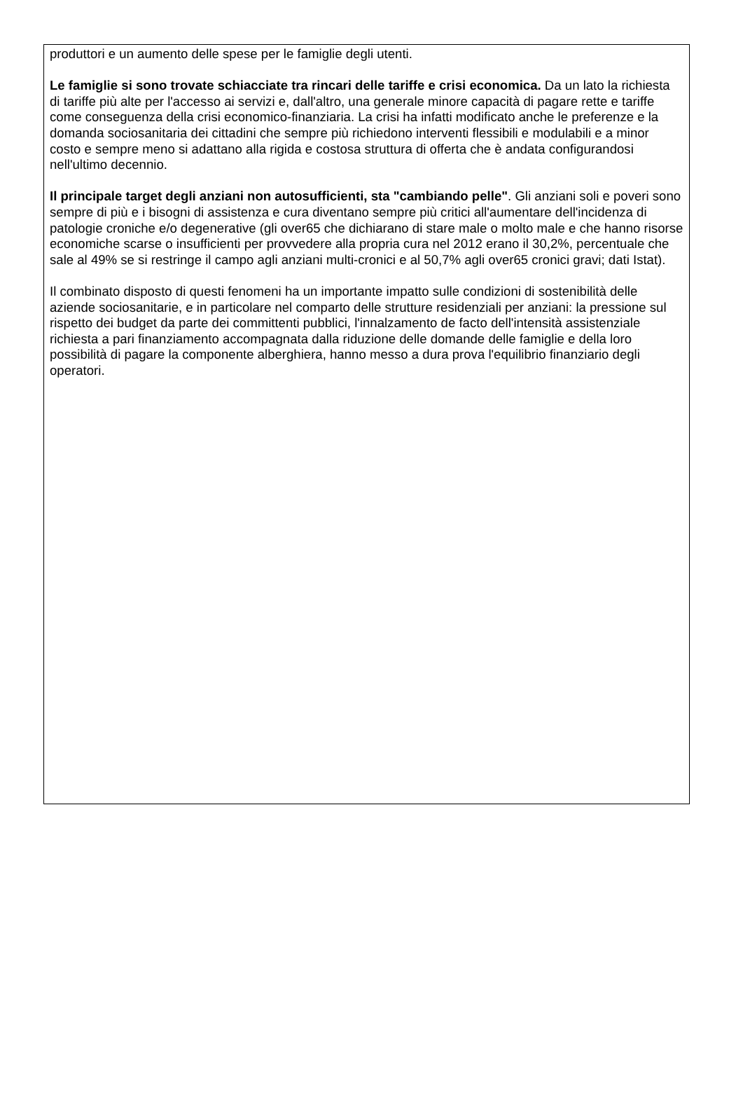produttori e un aumento delle spese per le famiglie degli utenti.
Le famiglie si sono trovate schiacciate tra rincari delle tariffe e crisi economica. Da un lato la richiesta di tariffe più alte per l'accesso ai servizi e, dall'altro, una generale minore capacità di pagare rette e tariffe come conseguenza della crisi economico-finanziaria. La crisi ha infatti modificato anche le preferenze e la domanda sociosanitaria dei cittadini che sempre più richiedono interventi flessibili e modulabili e a minor costo e sempre meno si adattano alla rigida e costosa struttura di offerta che è andata configurandosi nell'ultimo decennio.
Il principale target degli anziani non autosufficienti, sta "cambiando pelle". Gli anziani soli e poveri sono sempre di più e i bisogni di assistenza e cura diventano sempre più critici all'aumentare dell'incidenza di patologie croniche e/o degenerative (gli over65 che dichiarano di stare male o molto male e che hanno risorse economiche scarse o insufficienti per provvedere alla propria cura nel 2012 erano il 30,2%, percentuale che sale al 49% se si restringe il campo agli anziani multi-cronici e al 50,7% agli over65 cronici gravi; dati Istat).
Il combinato disposto di questi fenomeni ha un importante impatto sulle condizioni di sostenibilità delle aziende sociosanitarie, e in particolare nel comparto delle strutture residenziali per anziani: la pressione sul rispetto dei budget da parte dei committenti pubblici, l'innalzamento de facto dell'intensità assistenziale richiesta a pari finanziamento accompagnata dalla riduzione delle domande delle famiglie e della loro possibilità di pagare la componente alberghiera, hanno messo a dura prova l'equilibrio finanziario degli operatori.